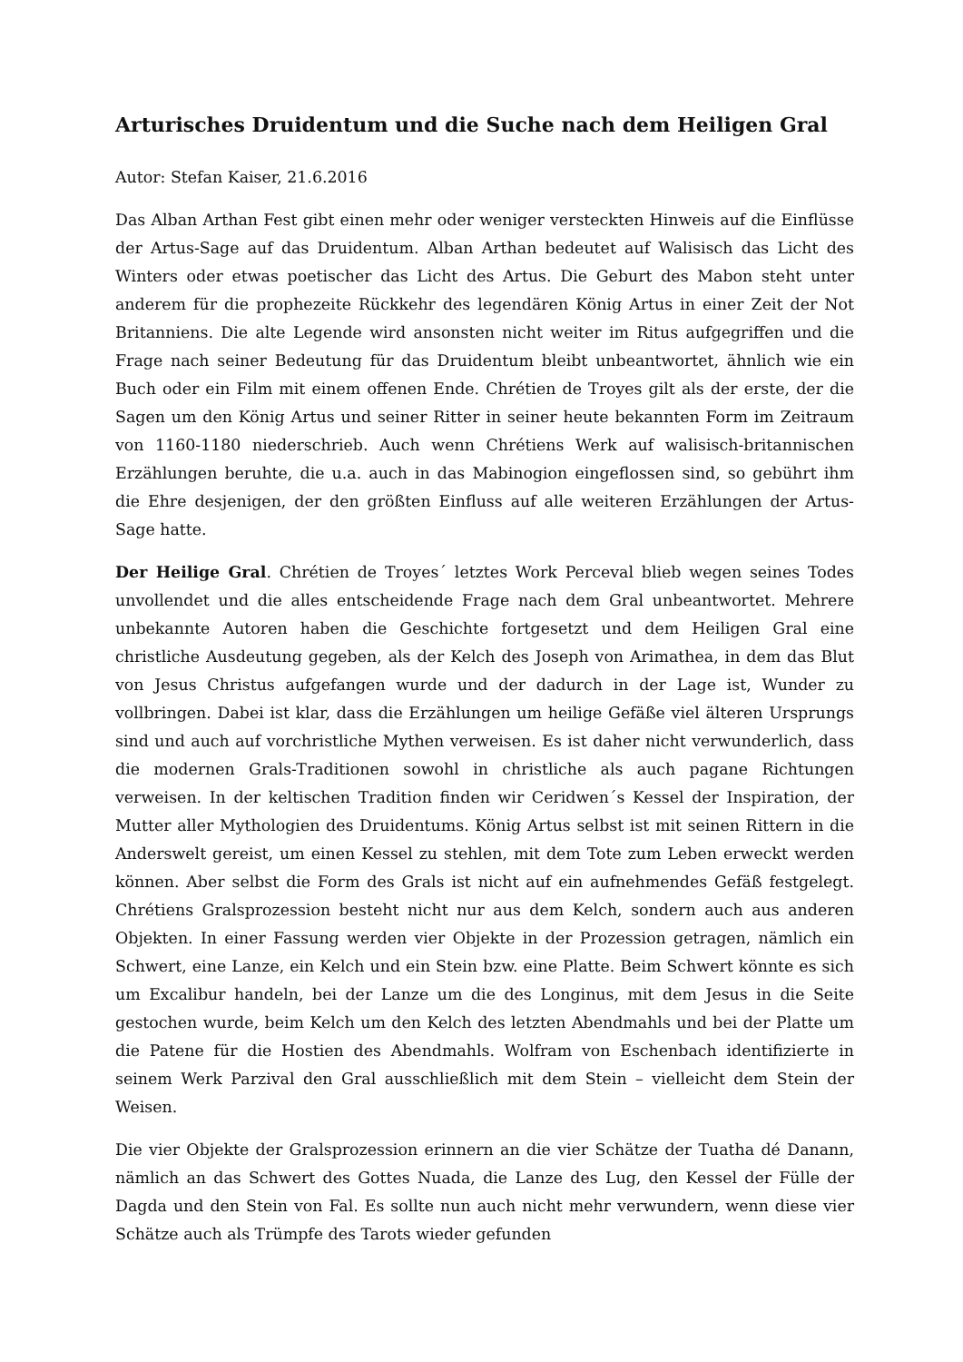Arturisches Druidentum und die Suche nach dem Heiligen Gral
Autor: Stefan Kaiser, 21.6.2016
Das Alban Arthan Fest gibt einen mehr oder weniger versteckten Hinweis auf die Einflüsse der Artus-Sage auf das Druidentum. Alban Arthan bedeutet auf Walisisch das Licht des Winters oder etwas poetischer das Licht des Artus. Die Geburt des Mabon steht unter anderem für die prophezeite Rückkehr des legendären König Artus in einer Zeit der Not Britanniens. Die alte Legende wird ansonsten nicht weiter im Ritus aufgegriffen und die Frage nach seiner Bedeutung für das Druidentum bleibt unbeantwortet, ähnlich wie ein Buch oder ein Film mit einem offenen Ende. Chrétien de Troyes gilt als der erste, der die Sagen um den König Artus und seiner Ritter in seiner heute bekannten Form im Zeitraum von 1160-1180 niederschrieb. Auch wenn Chrétiens Werk auf walisisch-britannischen Erzählungen beruhte, die u.a. auch in das Mabinogion eingeflossen sind, so gebührt ihm die Ehre desjenigen, der den größten Einfluss auf alle weiteren Erzählungen der Artus-Sage hatte.
Der Heilige Gral. Chrétien de Troyes´ letztes Work Perceval blieb wegen seines Todes unvollendet und die alles entscheidende Frage nach dem Gral unbeantwortet. Mehrere unbekannte Autoren haben die Geschichte fortgesetzt und dem Heiligen Gral eine christliche Ausdeutung gegeben, als der Kelch des Joseph von Arimathea, in dem das Blut von Jesus Christus aufgefangen wurde und der dadurch in der Lage ist, Wunder zu vollbringen. Dabei ist klar, dass die Erzählungen um heilige Gefäße viel älteren Ursprungs sind und auch auf vorchristliche Mythen verweisen. Es ist daher nicht verwunderlich, dass die modernen Grals-Traditionen sowohl in christliche als auch pagane Richtungen verweisen. In der keltischen Tradition finden wir Ceridwen´s Kessel der Inspiration, der Mutter aller Mythologien des Druidentums. König Artus selbst ist mit seinen Rittern in die Anderswelt gereist, um einen Kessel zu stehlen, mit dem Tote zum Leben erweckt werden können. Aber selbst die Form des Grals ist nicht auf ein aufnehmendes Gefäß festgelegt. Chrétiens Gralsprozession besteht nicht nur aus dem Kelch, sondern auch aus anderen Objekten. In einer Fassung werden vier Objekte in der Prozession getragen, nämlich ein Schwert, eine Lanze, ein Kelch und ein Stein bzw. eine Platte. Beim Schwert könnte es sich um Excalibur handeln, bei der Lanze um die des Longinus, mit dem Jesus in die Seite gestochen wurde, beim Kelch um den Kelch des letzten Abendmahls und bei der Platte um die Patene für die Hostien des Abendmahls. Wolfram von Eschenbach identifizierte in seinem Werk Parzival den Gral ausschließlich mit dem Stein – vielleicht dem Stein der Weisen.
Die vier Objekte der Gralsprozession erinnern an die vier Schätze der Tuatha dé Danann, nämlich an das Schwert des Gottes Nuada, die Lanze des Lug, den Kessel der Fülle der Dagda und den Stein von Fal. Es sollte nun auch nicht mehr verwundern, wenn diese vier Schätze auch als Trümpfe des Tarots wieder gefunden